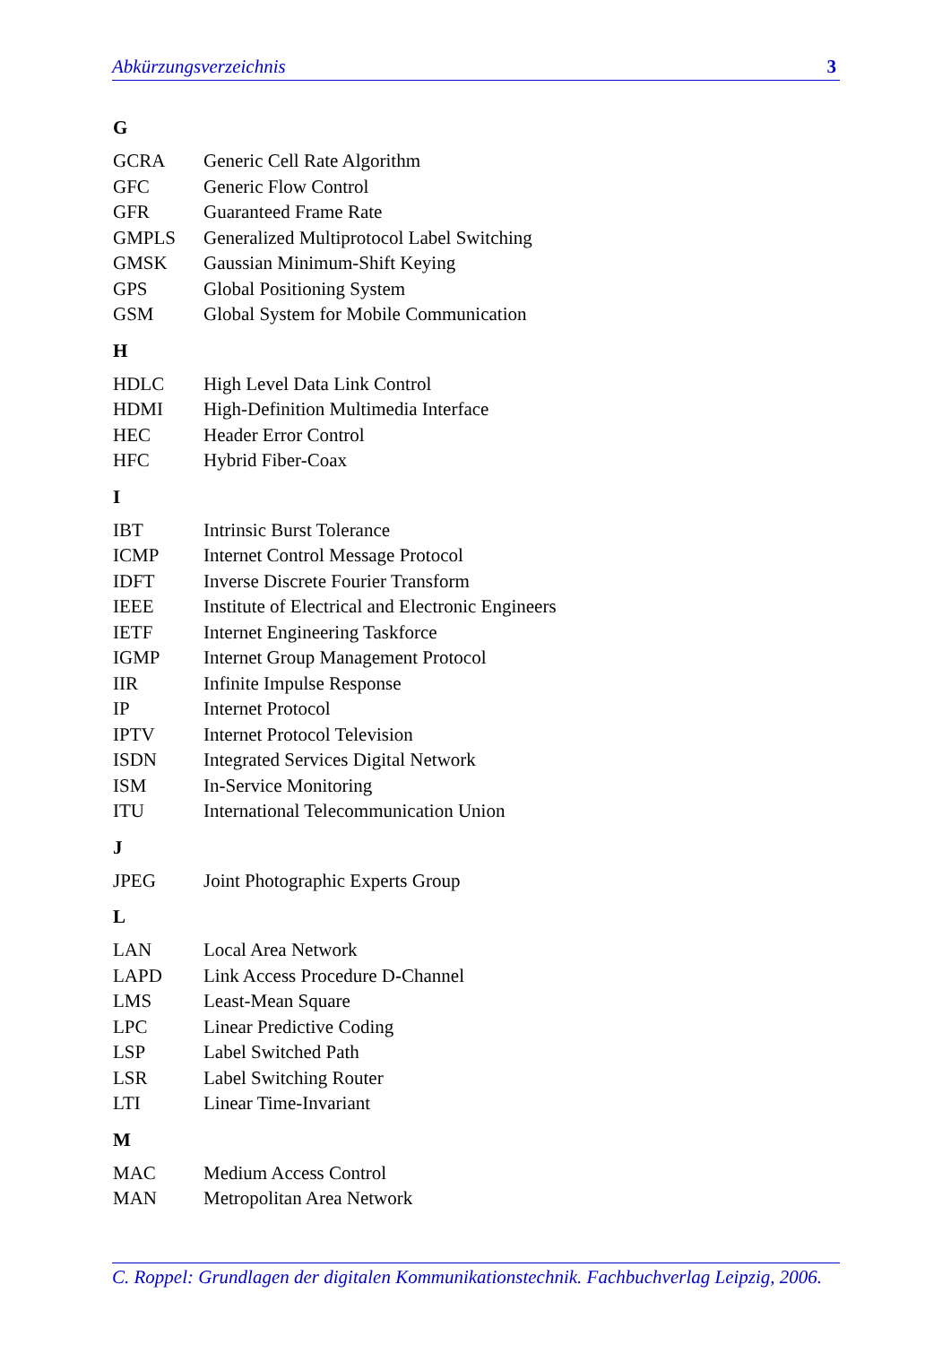Abkürzungsverzeichnis 3
G
| GCRA | Generic Cell Rate Algorithm |
| GFC | Generic Flow Control |
| GFR | Guaranteed Frame Rate |
| GMPLS | Generalized Multiprotocol Label Switching |
| GMSK | Gaussian Minimum-Shift Keying |
| GPS | Global Positioning System |
| GSM | Global System for Mobile Communication |
H
| HDLC | High Level Data Link Control |
| HDMI | High-Definition Multimedia Interface |
| HEC | Header Error Control |
| HFC | Hybrid Fiber-Coax |
I
| IBT | Intrinsic Burst Tolerance |
| ICMP | Internet Control Message Protocol |
| IDFT | Inverse Discrete Fourier Transform |
| IEEE | Institute of Electrical and Electronic Engineers |
| IETF | Internet Engineering Taskforce |
| IGMP | Internet Group Management Protocol |
| IIR | Infinite Impulse Response |
| IP | Internet Protocol |
| IPTV | Internet Protocol Television |
| ISDN | Integrated Services Digital Network |
| ISM | In-Service Monitoring |
| ITU | International Telecommunication Union |
J
| JPEG | Joint Photographic Experts Group |
L
| LAN | Local Area Network |
| LAPD | Link Access Procedure D-Channel |
| LMS | Least-Mean Square |
| LPC | Linear Predictive Coding |
| LSP | Label Switched Path |
| LSR | Label Switching Router |
| LTI | Linear Time-Invariant |
M
| MAC | Medium Access Control |
| MAN | Metropolitan Area Network |
C. Roppel: Grundlagen der digitalen Kommunikationstechnik. Fachbuchverlag Leipzig, 2006.